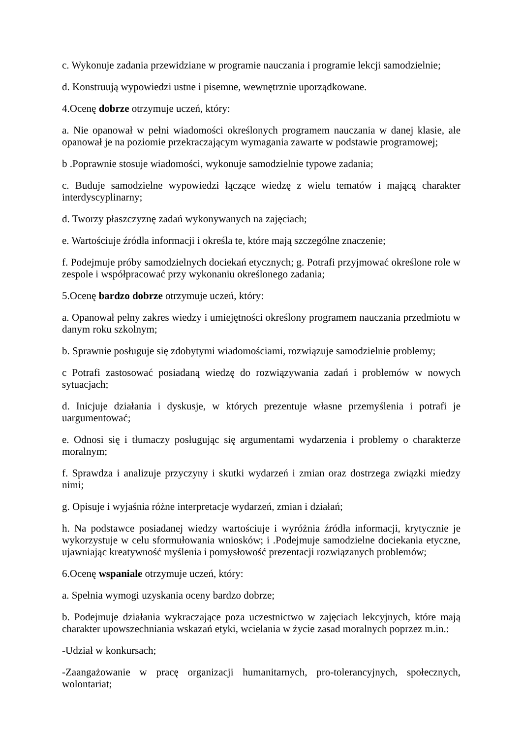c. Wykonuje zadania przewidziane w programie nauczania i programie lekcji samodzielnie;
d. Konstruują wypowiedzi ustne i pisemne, wewnętrznie uporządkowane.
4.Ocenę dobrze otrzymuje uczeń, który:
a. Nie opanował w pełni wiadomości określonych programem nauczania w danej klasie, ale opanował je na poziomie przekraczającym wymagania zawarte w podstawie programowej;
b .Poprawnie stosuje wiadomości, wykonuje samodzielnie typowe zadania;
c. Buduje samodzielne wypowiedzi łączące wiedzę z wielu tematów i mającą charakter interdyscyplinarny;
d. Tworzy płaszczyznę zadań wykonywanych na zajęciach;
e. Wartościuje źródła informacji i określa te, które mają szczególne znaczenie;
f. Podejmuje próby samodzielnych dociekań etycznych; g. Potrafi przyjmować określone role w zespole i współpracować przy wykonaniu określonego zadania;
5.Ocenę bardzo dobrze otrzymuje uczeń, który:
a. Opanował pełny zakres wiedzy i umiejętności określony programem nauczania przedmiotu w danym roku szkolnym;
b. Sprawnie posługuje się zdobytymi wiadomościami, rozwiązuje samodzielnie problemy;
c Potrafi zastosować posiadaną wiedzę do rozwiązywania zadań i problemów w nowych sytuacjach;
d. Inicjuje działania i dyskusje, w których prezentuje własne przemyślenia i potrafi je uargumentować;
e. Odnosi się i tłumaczy posługując się argumentami wydarzenia i problemy o charakterze moralnym;
f. Sprawdza i analizuje przyczyny i skutki wydarzeń i zmian oraz dostrzega związki miedzy nimi;
g. Opisuje i wyjaśnia różne interpretacje wydarzeń, zmian i działań;
h. Na podstawce posiadanej wiedzy wartościuje i wyróżnia źródła informacji, krytycznie je wykorzystuje w celu sformułowania wniosków; i .Podejmuje samodzielne dociekania etyczne, ujawniając kreatywność myślenia i pomysłowość prezentacji rozwiązanych problemów;
6.Ocenę wspaniale otrzymuje uczeń, który:
a. Spełnia wymogi uzyskania oceny bardzo dobrze;
b. Podejmuje działania wykraczające poza uczestnictwo w zajęciach lekcyjnych, które mają charakter upowszechniania wskazań etyki, wcielania w życie zasad moralnych poprzez m.in.:
-Udział w konkursach;
-Zaangażowanie w pracę organizacji humanitarnych, pro-tolerancyjnych, społecznych, wolontariat;